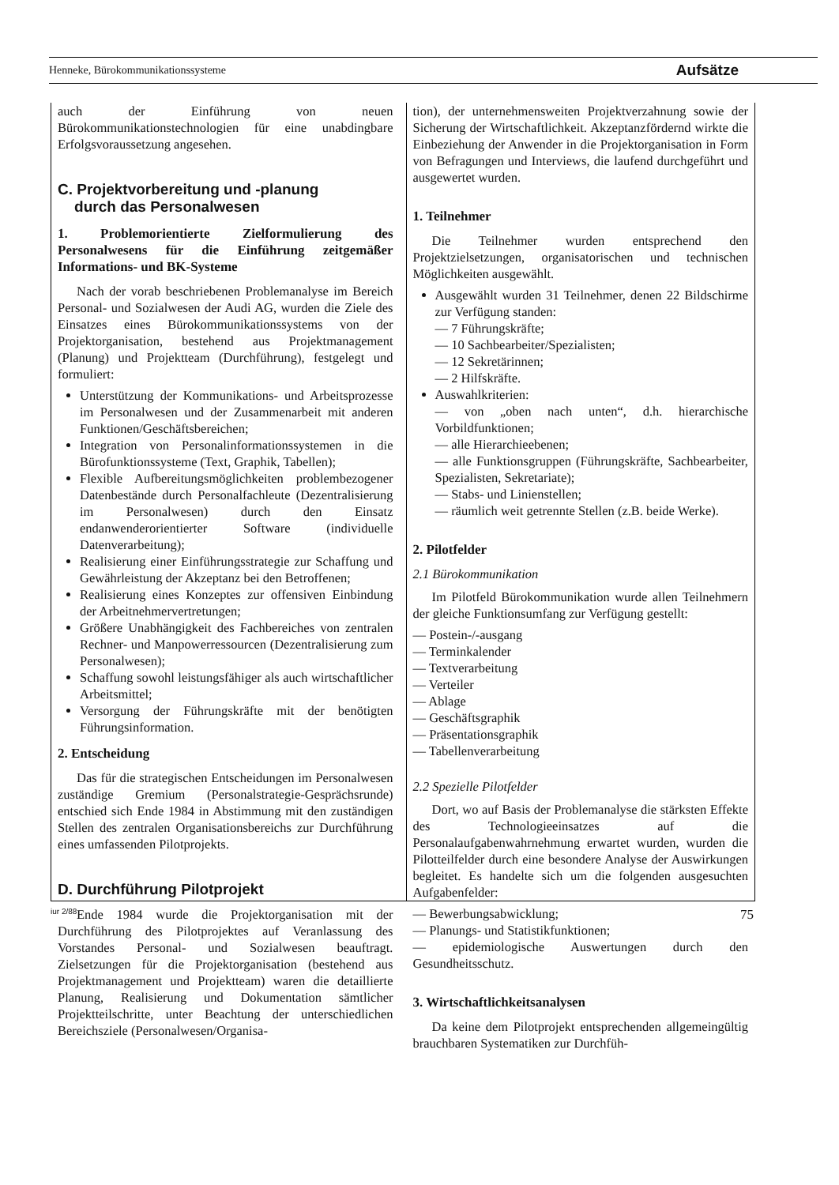Henneke, Bürokommunikationssysteme Aufsätze
auch der Einführung von neuen Bürokommunikationstechnologien für eine unabdingbare Erfolgsvoraussetzung angesehen.
C. Projektvorbereitung und -planung
durch das Personalwesen
1. Problemorientierte Zielformulierung des Personalwesens für die Einführung zeitgemäßer Informations- und BK-Systeme
Nach der vorab beschriebenen Problemanalyse im Bereich Personal- und Sozialwesen der Audi AG, wurden die Ziele des Einsatzes eines Bürokommunikationssystems von der Projektorganisation, bestehend aus Projektmanagement (Planung) und Projektteam (Durchführung), festgelegt und formuliert:
Unterstützung der Kommunikations- und Arbeitsprozesse im Personalwesen und der Zusammenarbeit mit anderen Funktionen/Geschäftsbereichen;
Integration von Personalinformationssystemen in die Bürofunktionssysteme (Text, Graphik, Tabellen);
Flexible Aufbereitungsmöglichkeiten problembezogener Datenbestände durch Personalfachleute (Dezentralisierung im Personalwesen) durch den Einsatz endanwenderorientierter Software (individuelle Datenverarbeitung);
Realisierung einer Einführungsstrategie zur Schaffung und Gewährleistung der Akzeptanz bei den Betroffenen;
Realisierung eines Konzeptes zur offensiven Einbindung der Arbeitnehmervertretungen;
Größere Unabhängigkeit des Fachbereiches von zentralen Rechner- und Manpowerressourcen (Dezentralisierung zum Personalwesen);
Schaffung sowohl leistungsfähiger als auch wirtschaftlicher Arbeitsmittel;
Versorgung der Führungskräfte mit der benötigten Führungsinformation.
2. Entscheidung
Das für die strategischen Entscheidungen im Personalwesen zuständige Gremium (Personalstrategie-Gesprächsrunde) entschied sich Ende 1984 in Abstimmung mit den zuständigen Stellen des zentralen Organisationsbereichs zur Durchführung eines umfassenden Pilotprojekts.
D. Durchführung Pilotprojekt
Ende 1984 wurde die Projektorganisation mit der Durchführung des Pilotprojektes auf Veranlassung des Vorstandes Personal- und Sozialwesen beauftragt. Zielsetzungen für die Projektorganisation (bestehend aus Projektmanagement und Projektteam) waren die detaillierte Planung, Realisierung und Dokumentation sämtlicher Projektteilschritte, unter Beachtung der unterschiedlichen Bereichsziele (Personalwesen/Organisa-
tion), der unternehmensweiten Projektverzahnung sowie der Sicherung der Wirtschaftlichkeit. Akzeptanzfördernd wirkte die Einbeziehung der Anwender in die Projektorganisation in Form von Befragungen und Interviews, die laufend durchgeführt und ausgewertet wurden.
1. Teilnehmer
Die Teilnehmer wurden entsprechend den Projektzielsetzungen, organisatorischen und technischen Möglichkeiten ausgewählt.
Ausgewählt wurden 31 Teilnehmer, denen 22 Bildschirme zur Verfügung standen:
— 7 Führungskräfte;
— 10 Sachbearbeiter/Spezialisten;
— 12 Sekretärinnen;
— 2 Hilfskräfte.
Auswahlkriterien:
— von „oben nach unten“, d.h. hierarchische Vorbildfunktionen;
— alle Hierarchieebenen;
— alle Funktionsgruppen (Führungskräfte, Sachbearbeiter, Spezialisten, Sekretariate);
— Stabs- und Linienstellen;
— räumlich weit getrennte Stellen (z.B. beide Werke).
2. Pilotfelder
2.1 Bürokommunikation
Im Pilotfeld Bürokommunikation wurde allen Teilnehmern der gleiche Funktionsumfang zur Verfügung gestellt:
— Postein-/-ausgang
— Terminkalender
— Textverarbeitung
— Verteiler
— Ablage
— Geschäftsgraphik
— Präsentationsgraphik
— Tabellenverarbeitung
2.2 Spezielle Pilotfelder
Dort, wo auf Basis der Problemanalyse die stärksten Effekte des Technologieeinsatzes auf die Personalaufgabenwahrnehmung erwartet wurden, wurden die Pilotteilfelder durch eine besondere Analyse der Auswirkungen begleitet. Es handelte sich um die folgenden ausgesuchten Aufgabenfelder:
— Bewerbungsabwicklung;
— Planungs- und Statistikfunktionen;
— epidemiologische Auswertungen durch den Gesundheitsschutz.
3. Wirtschaftlichkeitsanalysen
Da keine dem Pilotprojekt entsprechenden allgemeingültig brauchbaren Systematiken zur Durchfüh-
iur 2/88 75